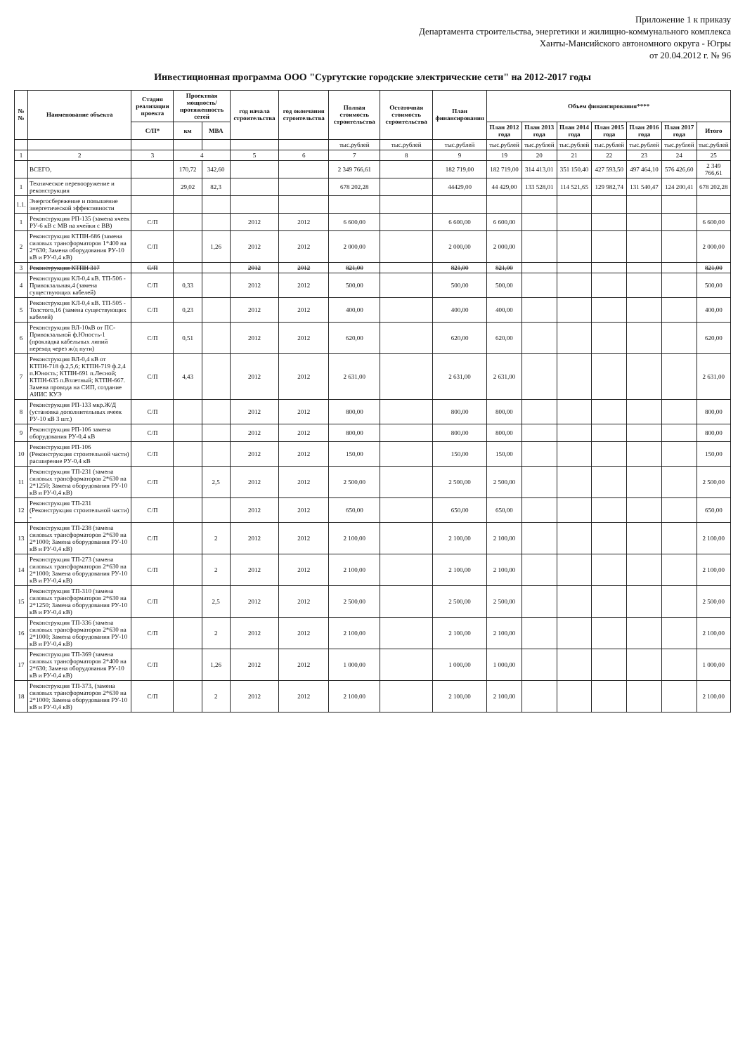Приложение 1 к приказу
Департамента строительства, энергетики и жилищно-коммунального комплекса
Ханты-Мансийского автономного округа - Югры
от 20.04.2012 г. № 96
Инвестиционная программа ООО "Сургутские городские электрические сети" на 2012-2017 годы
| №№ | Наименование объекта | Стадия реализации проекта | Проектная мощность/ протяженность сетей | | год начала строительства | год окончания строительства | Полная стоимость строительства | Остаточная стоимость строительства | План финансирования | Объем финансирования**** | | | | | | |
| --- | --- | --- | --- | --- | --- | --- | --- | --- | --- | --- | --- | --- | --- | --- | --- | --- |
| | | С/П* | км | МВА | | | | | | План 2012 года | План 2013 года | План 2014 года | План 2015 года | План 2016 года | План 2017 года | Итого |
| | | | | | | | тыс.рублей | тыс.рублей | тыс.рублей | тыс.рублей | тыс.рублей | тыс.рублей | тыс.рублей | тыс.рублей | тыс.рублей | тыс.рублей |
| 1 | 2 | 3 | 4 | | 5 | 6 | 7 | 8 | 9 | 19 | 20 | 21 | 22 | 23 | 24 | 25 |
| | ВСЕГО, | | 170,72 | 342,60 | | | 2 349 766,61 | | 182 719,00 | 182 719,00 | 314 413,01 | 351 150,40 | 427 593,50 | 497 464,10 | 576 426,60 | 2 349 766,61 |
| 1 | Техническое перевооружение и реконструкция | | 29,02 | 82,3 | | | 678 202,28 | | 44429,00 | 44 429,00 | 133 528,01 | 114 521,65 | 129 982,74 | 131 540,47 | 124 200,41 | 678 202,28 |
| 1.1. | Энергосбережение и повышение энергетической эффективности | | | | | | | | | | | | | | | |
| 1 | Реконструкция РП-135 (замена ячеек РУ-6 кВ с МВ на ячейки с ВВ) | С/П | | | 2012 | 2012 | 6 600,00 | | 6 600,00 | 6 600,00 | | | | | | 6 600,00 |
| 2 | Реконструкция КТПН-686 (замена силовых трансформаторов 1*400 на 2*630; Замена оборудования РУ-10 кВ и РУ-0,4 кВ) | С/П | | 1,26 | 2012 | 2012 | 2 000,00 | | 2 000,00 | 2 000,00 | | | | | | 2 000,00 |
| 3 | Реконструкция КТПН 317 | С/П | | | 2012 | 2012 | 821,00 | | 821,00 | 821,00 | | | | | | 821,00 |
| 4 | Реконструкция КЛ-0,4 кВ. ТП-506 - Привокзальная,4 (замена существующих кабелей) | С/П | 0,33 | | 2012 | 2012 | 500,00 | | 500,00 | 500,00 | | | | | | 500,00 |
| 5 | Реконструкция КЛ-0,4 кВ. ТП-505 - Толстого,16 (замена существующих кабелей) | С/П | 0,23 | | 2012 | 2012 | 400,00 | | 400,00 | 400,00 | | | | | | 400,00 |
| 6 | Реконструкция ВЛ-10кВ от ПС-Привокзальной ф.Юность-1 (прокладка кабельных линий переход через ж/д пути) | С/П | 0,51 | | 2012 | 2012 | 620,00 | | 620,00 | 620,00 | | | | | | 620,00 |
| 7 | Реконструкция ВЛ-0,4 кВ от КТПН-718 ф.2,5,6; КТПН-719 ф.2,4 п.Юность; КТПН-691 п.Лесной; КТПН-635 п.Взлетный; КТПН-667. Замена провода на СИП, создание АИИС КУЭ | С/П | 4,43 | | 2012 | 2012 | 2 631,00 | | 2 631,00 | 2 631,00 | | | | | | 2 631,00 |
| 8 | Реконструкция РП-133 мкр.Ж/Д (установка дополнительных ячеек РУ-10 кВ 3 шт.) | С/П | | | 2012 | 2012 | 800,00 | | 800,00 | 800,00 | | | | | | 800,00 |
| 9 | Реконструкция РП-106 замена оборудования РУ-0,4 кВ | С/П | | | 2012 | 2012 | 800,00 | | 800,00 | 800,00 | | | | | | 800,00 |
| 10 | Реконструкция РП-106 (Реконструкция строительной части) расширение РУ-0,4 кВ | С/П | | | 2012 | 2012 | 150,00 | | 150,00 | 150,00 | | | | | | 150,00 |
| 11 | Реконструкция ТП-231 (замена силовых трансформаторов 2*630 на 2*1250; Замена оборудования РУ-10 кВ и РУ-0,4 кВ) | С/П | | 2,5 | 2012 | 2012 | 2 500,00 | | 2 500,00 | 2 500,00 | | | | | | 2 500,00 |
| 12 | Реконструкция ТП-231 (Реконструкция строительной части) - | С/П | | | 2012 | 2012 | 650,00 | | 650,00 | 650,00 | | | | | | 650,00 |
| 13 | Реконструкция ТП-238 (замена силовых трансформаторов 2*630 на 2*1000; Замена оборудования РУ-10 кВ и РУ-0,4 кВ) | С/П | | 2 | 2012 | 2012 | 2 100,00 | | 2 100,00 | 2 100,00 | | | | | | 2 100,00 |
| 14 | Реконструкция ТП-273 (замена силовых трансформаторов 2*630 на 2*1000; Замена оборудования РУ-10 кВ и РУ-0,4 кВ) | С/П | | 2 | 2012 | 2012 | 2 100,00 | | 2 100,00 | 2 100,00 | | | | | | 2 100,00 |
| 15 | Реконструкция ТП-310 (замена силовых трансформаторов 2*630 на 2*1250; Замена оборудования РУ-10 кВ и РУ-0,4 кВ) | С/П | | 2,5 | 2012 | 2012 | 2 500,00 | | 2 500,00 | 2 500,00 | | | | | | 2 500,00 |
| 16 | Реконструкция ТП-336 (замена силовых трансформаторов 2*630 на 2*1000; Замена оборудования РУ-10 кВ и РУ-0,4 кВ) | С/П | | 2 | 2012 | 2012 | 2 100,00 | | 2 100,00 | 2 100,00 | | | | | | 2 100,00 |
| 17 | Реконструкция ТП-369 (замена силовых трансформаторов 2*400 на 2*630; Замена оборудования РУ-10 кВ и РУ-0,4 кВ) | С/П | | 1,26 | 2012 | 2012 | 1 000,00 | | 1 000,00 | 1 000,00 | | | | | | 1 000,00 |
| 18 | Реконструкция ТП-373, (замена силовых трансформаторов 2*630 на 2*1000; Замена оборудования РУ-10 кВ и РУ-0,4 кВ) | С/П | | 2 | 2012 | 2012 | 2 100,00 | | 2 100,00 | 2 100,00 | | | | | | 2 100,00 |